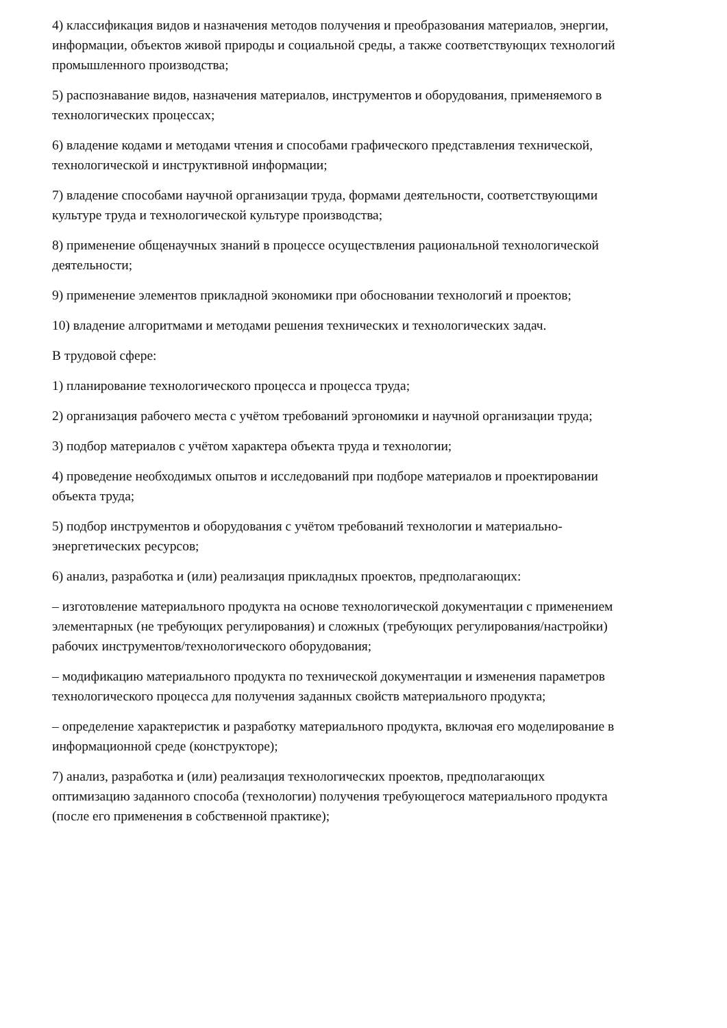4) классификация видов и назначения методов получения и преобразования материалов, энергии, информации, объектов живой природы и социальной среды, а также соответствующих технологий промышленного производства;
5) распознавание видов, назначения материалов, инструментов и оборудования, применяемого в технологических процессах;
6) владение кодами и методами чтения и способами графического представления технической, технологической и инструктивной информации;
7) владение способами научной организации труда, формами деятельности, соответствующими культуре труда и технологической культуре производства;
8) применение общенаучных знаний в процессе осуществления рациональной технологической деятельности;
9) применение элементов прикладной экономики при обосновании технологий и проектов;
10) владение алгоритмами и методами решения технических и технологических задач.
В трудовой сфере:
1) планирование технологического процесса и процесса труда;
2) организация рабочего места с учётом требований эргономики и научной организации труда;
3) подбор материалов с учётом характера объекта труда и технологии;
4) проведение необходимых опытов и исследований при подборе материалов и проектировании объекта труда;
5) подбор инструментов и оборудования с учётом требований технологии и материально-энергетических ресурсов;
6) анализ, разработка и (или) реализация прикладных проектов, предполагающих:
– изготовление материального продукта на основе технологической документации с применением элементарных (не требующих регулирования) и сложных (требующих регулирования/настройки) рабочих инструментов/технологического оборудования;
– модификацию материального продукта по технической документации и изменения параметров технологического процесса для получения заданных свойств материального продукта;
– определение характеристик и разработку материального продукта, включая его моделирование в информационной среде (конструкторе);
7) анализ, разработка и (или) реализация технологических проектов, предполагающих оптимизацию заданного способа (технологии) получения требующегося материального продукта (после его применения в собственной практике);